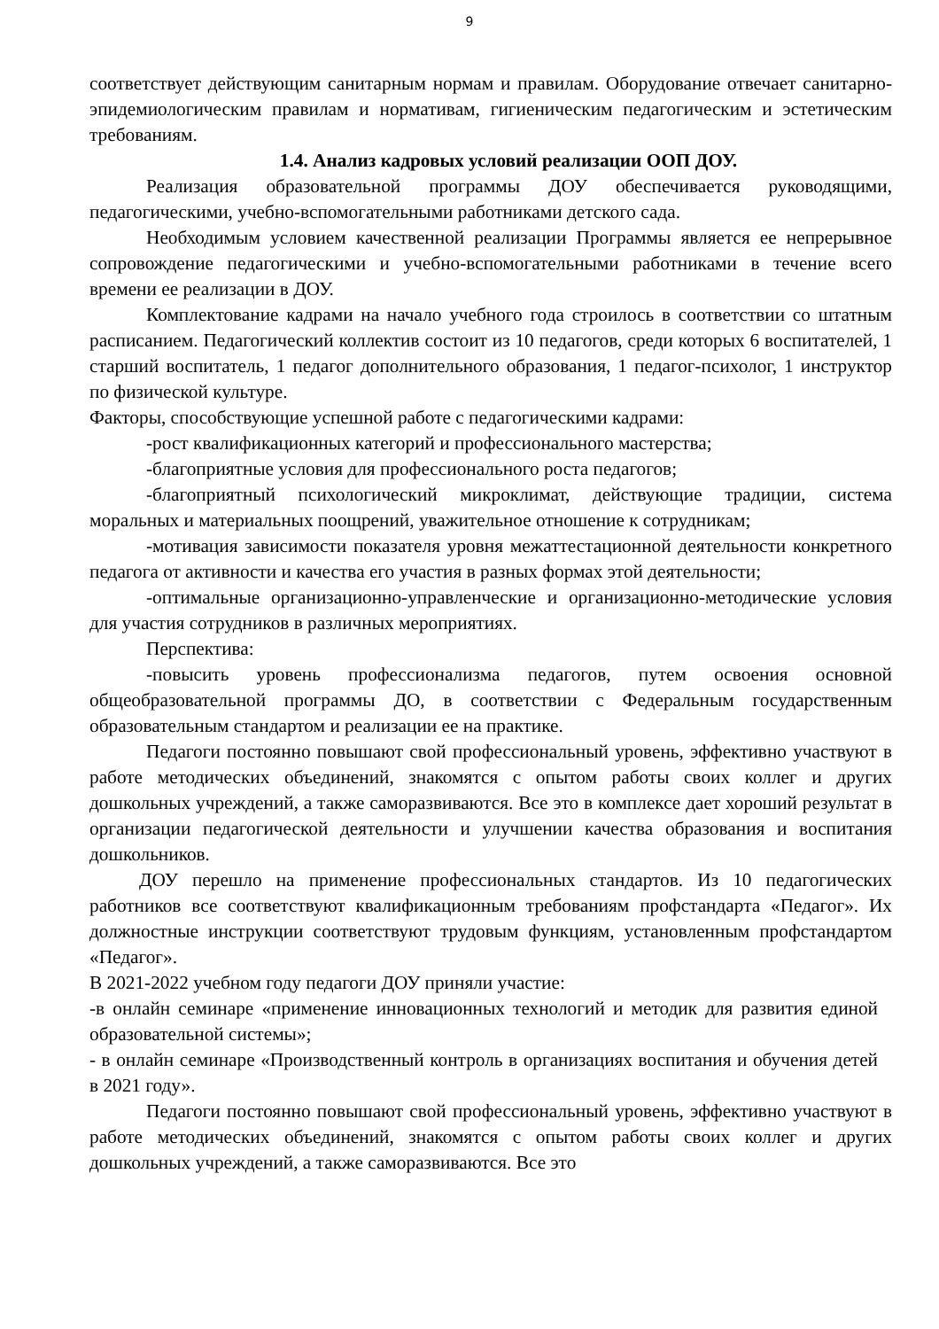9
соответствует действующим санитарным нормам и правилам. Оборудование отвечает санитарно-эпидемиологическим правилам и нормативам, гигиеническим педагогическим и эстетическим требованиям.
1.4. Анализ кадровых условий реализации ООП ДОУ.
Реализация образовательной программы ДОУ обеспечивается руководящими, педагогическими, учебно-вспомогательными работниками детского сада.
Необходимым условием качественной реализации Программы является ее непрерывное сопровождение педагогическими и учебно-вспомогательными работниками в течение всего времени ее реализации в ДОУ.
Комплектование кадрами на начало учебного года строилось в соответствии со штатным расписанием. Педагогический коллектив состоит из 10 педагогов, среди которых 6 воспитателей, 1 старший воспитатель, 1 педагог дополнительного образования, 1 педагог-психолог, 1 инструктор по физической культуре.
Факторы, способствующие успешной работе с педагогическими кадрами:
-рост квалификационных категорий и профессионального мастерства;
-благоприятные условия для профессионального роста педагогов;
-благоприятный психологический микроклимат, действующие традиции, система моральных и материальных поощрений, уважительное отношение к сотрудникам;
-мотивация зависимости показателя уровня межаттестационной деятельности конкретного педагога от активности и качества его участия в разных формах этой деятельности;
-оптимальные организационно-управленческие и организационно-методические условия для участия сотрудников в различных мероприятиях.
Перспектива:
-повысить уровень профессионализма педагогов, путем освоения основной общеобразовательной программы ДО, в соответствии с Федеральным государственным образовательным стандартом и реализации ее на практике.
Педагоги постоянно повышают свой профессиональный уровень, эффективно участвуют в работе методических объединений, знакомятся с опытом работы своих коллег и других дошкольных учреждений, а также саморазвиваются. Все это в комплексе дает хороший результат в организации педагогической деятельности и улучшении качества образования и воспитания дошкольников.
ДОУ перешло на применение профессиональных стандартов. Из 10 педагогических работников все соответствуют квалификационным требованиям профстандарта «Педагог». Их должностные инструкции соответствуют трудовым функциям, установленным профстандартом «Педагог».
В 2021-2022 учебном году педагоги ДОУ приняли участие:
-в онлайн семинаре «применение инновационных технологий и методик для развития единой образовательной системы»;
- в онлайн семинаре «Производственный контроль в организациях воспитания и обучения детей в 2021 году».
Педагоги постоянно повышают свой профессиональный уровень, эффективно участвуют в работе методических объединений, знакомятся с опытом работы своих коллег и других дошкольных учреждений, а также саморазвиваются. Все это